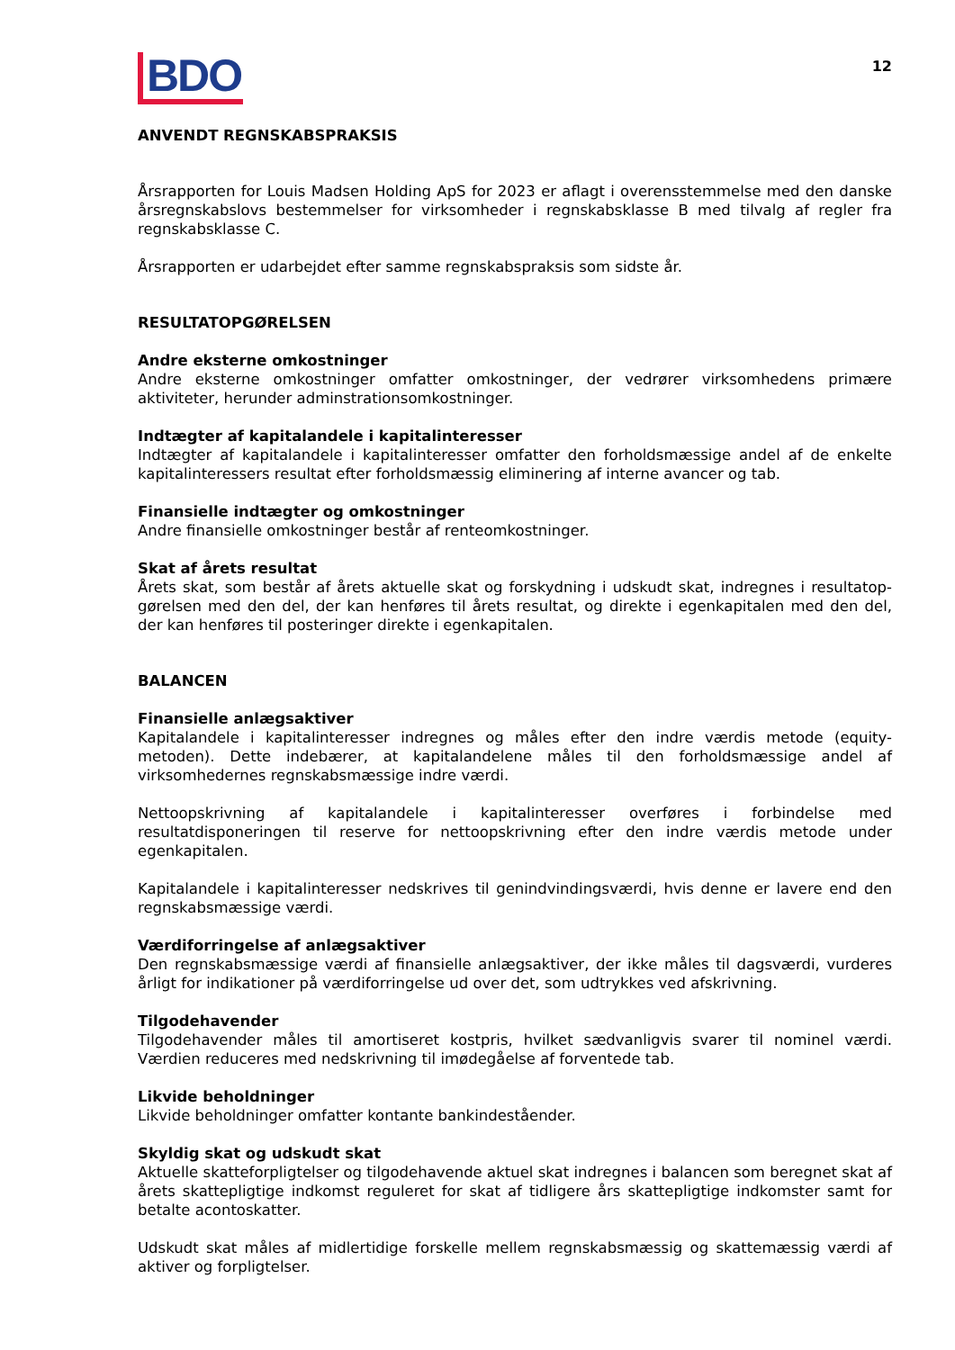BDO
12
ANVENDT REGNSKABSPRAKSIS
Årsrapporten for Louis Madsen Holding ApS for 2023 er aflagt i overensstemmelse med den danske års­regnskabslovs bestemmelser for virksomheder i regnskabsklasse B med tilvalg af regler fra regnskabs­klasse C.
Årsrapporten er udarbejdet efter samme regnskabspraksis som sidste år.
RESULTATOPGØRELSEN
Andre eksterne omkostninger
Andre eksterne omkostninger omfatter omkostninger, der vedrører virksomhedens primære aktiviteter, herunder adminstrationsomkostninger.
Indtægter af kapitalandele i kapitalinteresser
Indtægter af kapitalandele i kapitalinteresser omfatter den forholdsmæssige andel af de enkelte kapitalinteressers resultat efter forholdsmæssig eliminering af interne avancer og tab.
Finansielle indtægter og omkostninger
Andre finansielle omkostninger består af renteomkostninger.
Skat af årets resultat
Årets skat, som består af årets aktuelle skat og forskydning i udskudt skat, indregnes i resultatop­gørelsen med den del, der kan henføres til årets resultat, og direkte i egenkapitalen med den del, der kan henføres til posteringer direkte i egenkapitalen.
BALANCEN
Finansielle anlægsaktiver
Kapitalandele i kapitalinteresser indregnes og måles efter den indre værdis metode (equity-metoden). Dette indebærer, at kapitalandelene måles til den forholdsmæssige andel af virksomhedernes regnskabsmæssige indre værdi.
Nettoopskrivning af kapitalandele i kapitalinteresser overføres i forbindelse med resultatdisponeringen til reserve for nettoopskrivning efter den indre værdis metode under egenkapitalen.
Kapitalandele i kapitalinteresser nedskrives til genindvindingsværdi, hvis denne er lavere end den regnskabsmæssige værdi.
Værdiforringelse af anlægsaktiver
Den regnskabsmæssige værdi af finansielle anlægsaktiver, der ikke måles til dagsværdi, vurderes årligt for indikationer på værdiforringelse ud over det, som udtrykkes ved afskrivning.
Tilgodehavender
Tilgodehavender måles til amortiseret kostpris, hvilket sædvanligvis svarer til nominel værdi. Værdien reduceres med nedskrivning til imødegåelse af forventede tab.
Likvide beholdninger
Likvide beholdninger omfatter kontante bankindeståender.
Skyldig skat og udskudt skat
Aktuelle skatteforpligtelser og tilgodehavende aktuel skat indregnes i balancen som beregnet skat af årets skattepligtige indkomst reguleret for skat af tidligere års skattepligtige indkomster samt for betalte acontoskatter.
Udskudt skat måles af midlertidige forskelle mellem regnskabsmæssig og skattemæssig værdi af aktiver og forpligtelser.